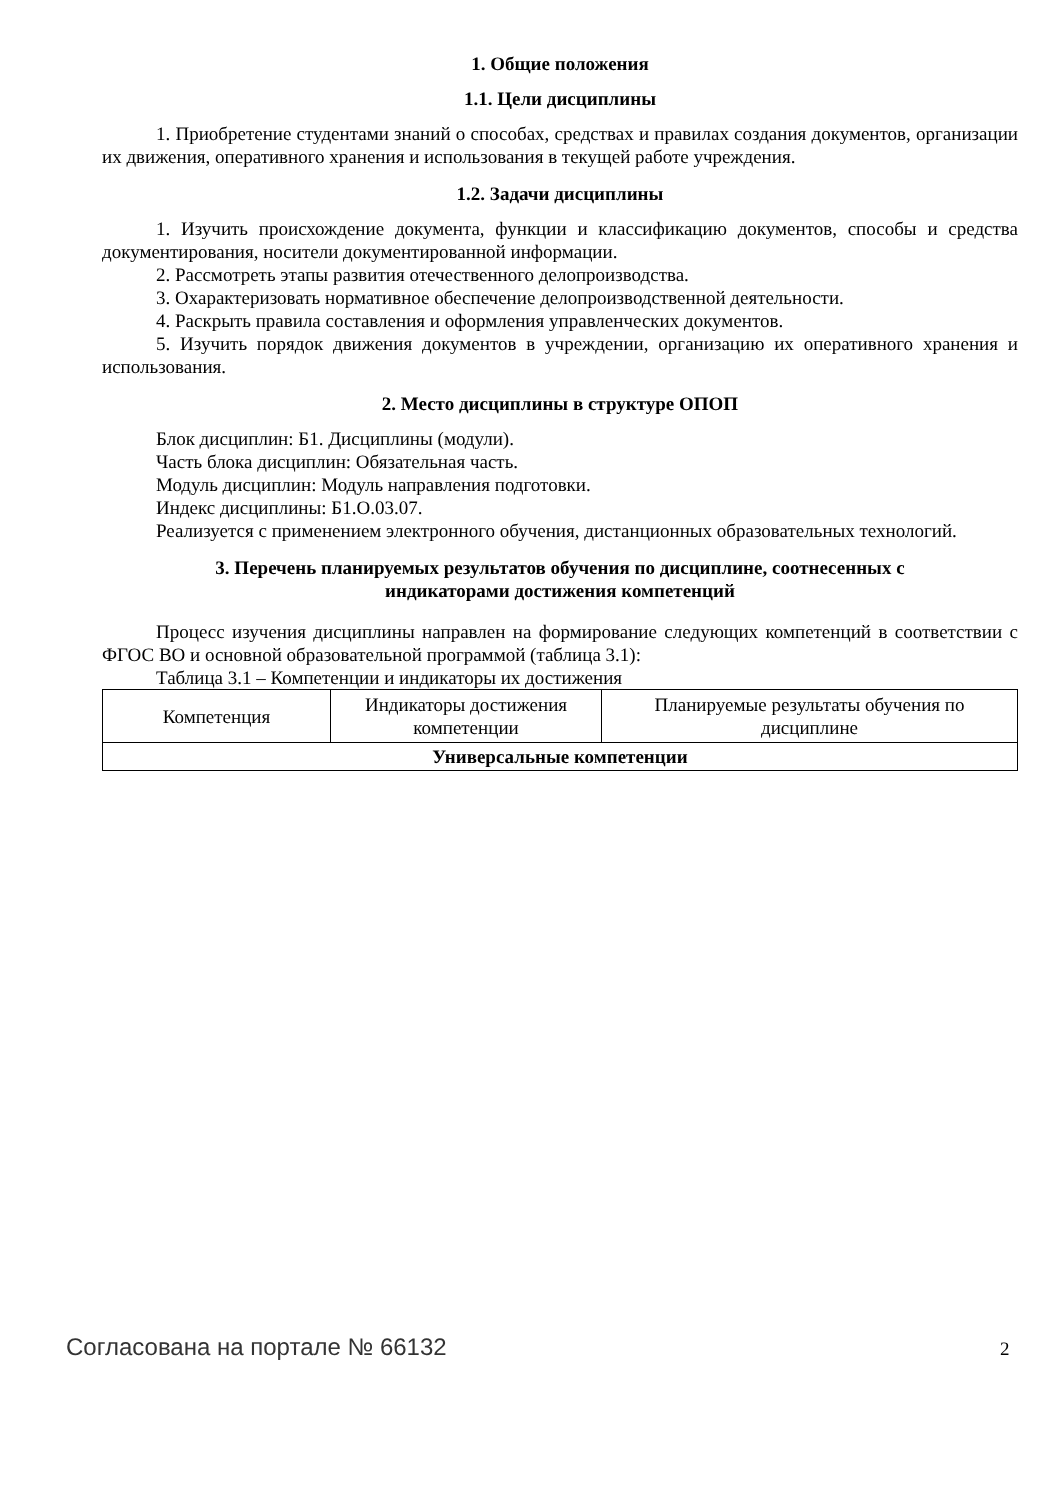1. Общие положения
1.1. Цели дисциплины
1. Приобретение студентами знаний о способах, средствах и правилах создания документов, организации их движения, оперативного хранения и использования в текущей работе учреждения.
1.2. Задачи дисциплины
1. Изучить происхождение документа, функции и классификацию документов, способы и средства документирования, носители документированной информации.
2. Рассмотреть этапы развития отечественного делопроизводства.
3. Охарактеризовать нормативное обеспечение делопроизводственной деятельности.
4. Раскрыть правила составления и оформления управленческих документов.
5. Изучить порядок движения документов в учреждении, организацию их оперативного хранения и использования.
2. Место дисциплины в структуре ОПОП
Блок дисциплин: Б1. Дисциплины (модули).
Часть блока дисциплин: Обязательная часть.
Модуль дисциплин: Модуль направления подготовки.
Индекс дисциплины: Б1.О.03.07.
Реализуется с применением электронного обучения, дистанционных образовательных технологий.
3. Перечень планируемых результатов обучения по дисциплине, соотнесенных с
индикаторами достижения компетенций
Процесс изучения дисциплины направлен на формирование следующих компетенций в соответствии с ФГОС ВО и основной образовательной программой (таблица 3.1):
Таблица 3.1 – Компетенции и индикаторы их достижения
| Компетенция | Индикаторы достижения компетенции | Планируемые результаты обучения по дисциплине |
| --- | --- | --- |
| Универсальные компетенции | | |
Согласована на портале № 66132 2